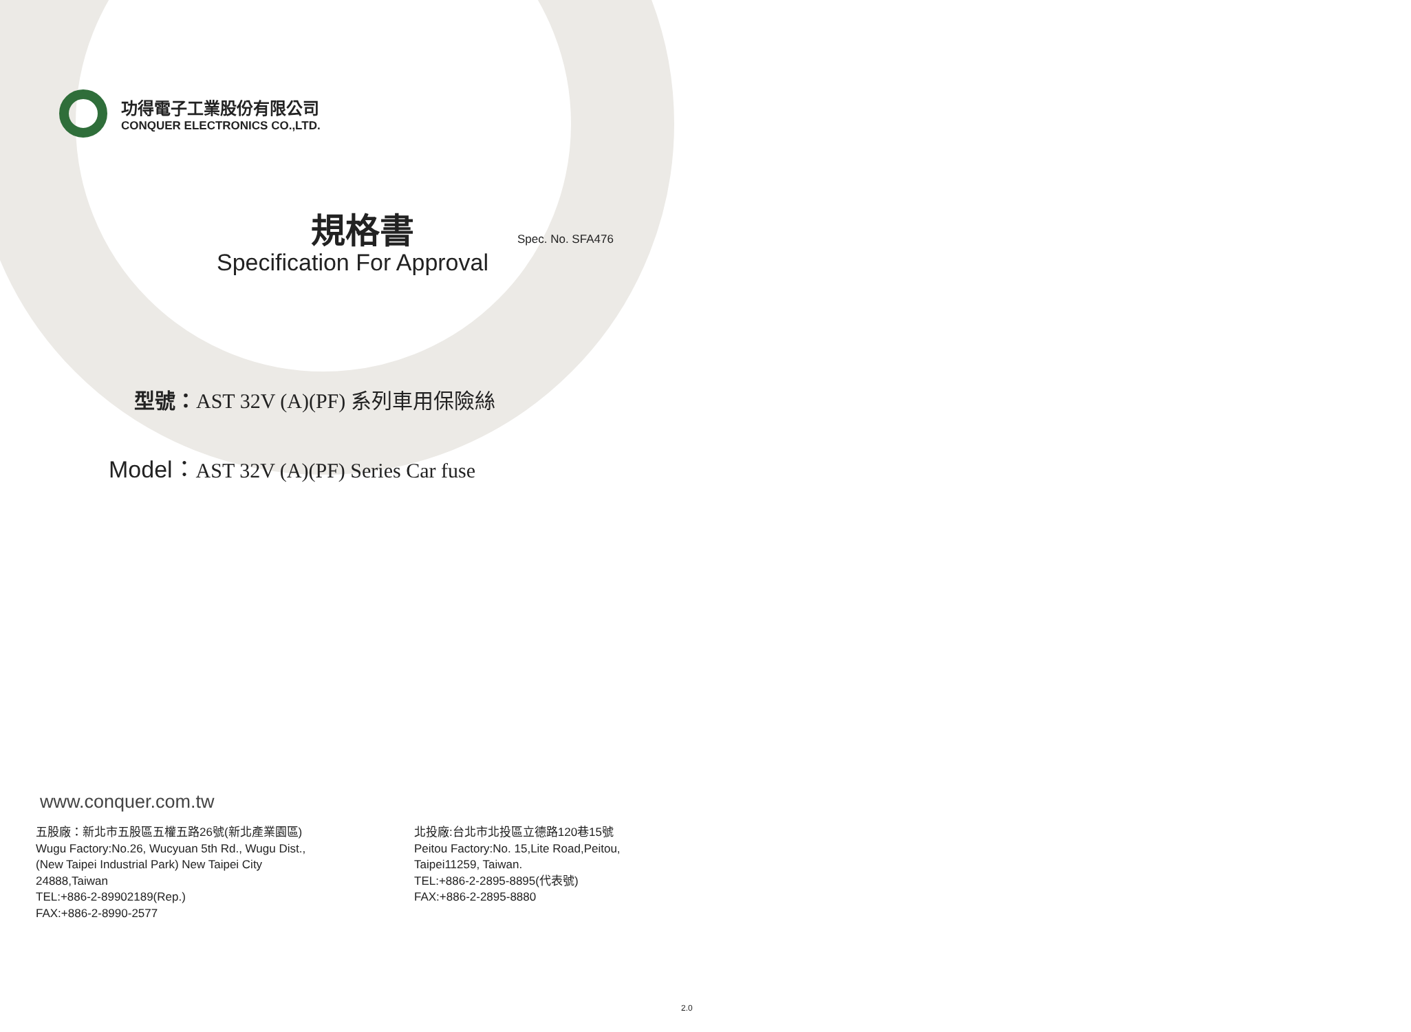功得電子工業股份有限公司
CONQUER ELECTRONICS CO.,LTD.
規格書
Spec. No. SFA476
Specification For Approval
型號：AST 32V (A)(PF) 系列車用保險絲
Model：AST 32V (A)(PF) Series Car fuse
www.conquer.com.tw
五股廠：新北市五股區五權五路26號(新北產業園區)
Wugu Factory:No.26, Wucyuan 5th Rd., Wugu Dist.,
(New Taipei Industrial Park) New Taipei City
24888,Taiwan
TEL:+886-2-89902189(Rep.)
FAX:+886-2-8990-2577
北投廠:台北市北投區立德路120巷15號
Peitou Factory:No. 15,Lite Road,Peitou,
Taipei11259, Taiwan.
TEL:+886-2-2895-8895(代表號)
FAX:+886-2-2895-8880
2.0